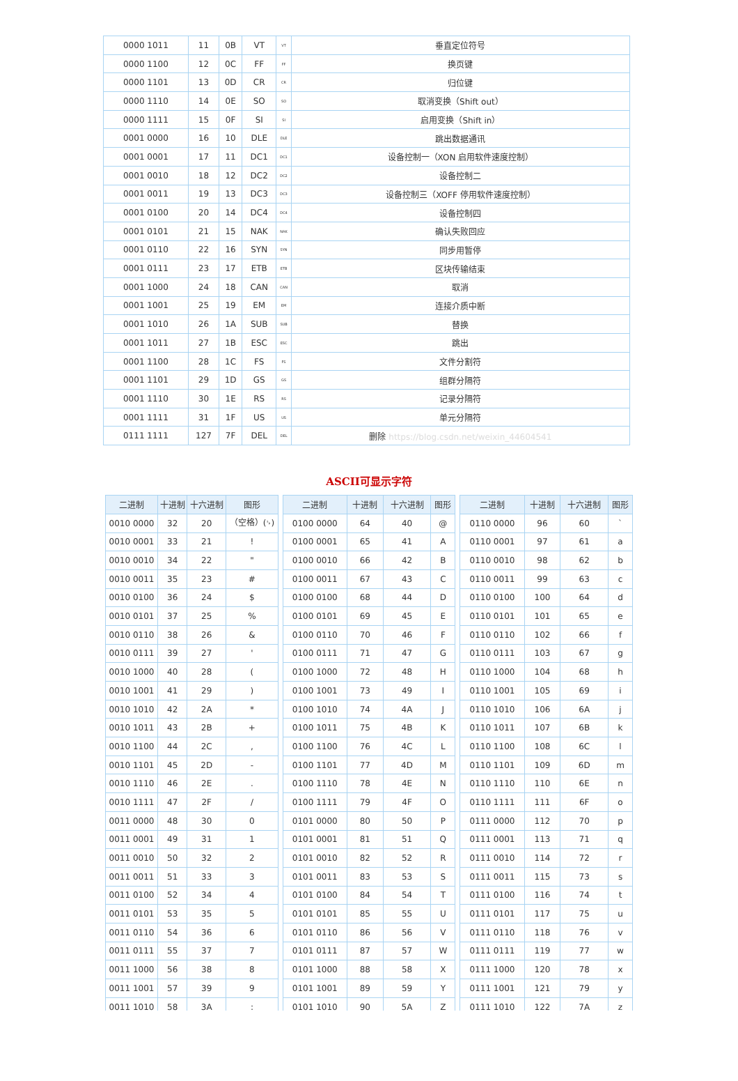| 0000 1011 | 11 | 0B | VT | VT | 垂直定位符号 |
| 0000 1100 | 12 | 0C | FF | FF | 换页键 |
| 0000 1101 | 13 | 0D | CR | CR | 归位键 |
| 0000 1110 | 14 | 0E | SO | SO | 取消变换（Shift out） |
| 0000 1111 | 15 | 0F | SI | SI | 启用变换（Shift in） |
| 0001 0000 | 16 | 10 | DLE | DLE | 跳出数据通讯 |
| 0001 0001 | 17 | 11 | DC1 | DC1 | 设备控制一（XON 启用软件速度控制） |
| 0001 0010 | 18 | 12 | DC2 | DC2 | 设备控制二 |
| 0001 0011 | 19 | 13 | DC3 | DC3 | 设备控制三（XOFF 停用软件速度控制） |
| 0001 0100 | 20 | 14 | DC4 | DC4 | 设备控制四 |
| 0001 0101 | 21 | 15 | NAK | NAK | 确认失败回应 |
| 0001 0110 | 22 | 16 | SYN | SYN | 同步用暂停 |
| 0001 0111 | 23 | 17 | ETB | ETB | 区块传输结束 |
| 0001 1000 | 24 | 18 | CAN | CAN | 取消 |
| 0001 1001 | 25 | 19 | EM | EM | 连接介质中断 |
| 0001 1010 | 26 | 1A | SUB | SUB | 替换 |
| 0001 1011 | 27 | 1B | ESC | ESC | 跳出 |
| 0001 1100 | 28 | 1C | FS | FS | 文件分割符 |
| 0001 1101 | 29 | 1D | GS | GS | 组群分隔符 |
| 0001 1110 | 30 | 1E | RS | RS | 记录分隔符 |
| 0001 1111 | 31 | 1F | US | US | 单元分隔符 |
| 0111 1111 | 127 | 7F | DEL | DEL | 删除 https://blog.csdn.net/weixin_44604541 |
ASCII可显示字符
| 二进制 | 十进制 | 十六进制 | 图形 |
| --- | --- | --- | --- |
| 0010 0000 | 32 | 20 | （空格）(␠) |
| 0010 0001 | 33 | 21 | ! |
| 0010 0010 | 34 | 22 | " |
| 0010 0011 | 35 | 23 | # |
| 0010 0100 | 36 | 24 | $ |
| 0010 0101 | 37 | 25 | % |
| 0010 0110 | 38 | 26 | & |
| 0010 0111 | 39 | 27 | ' |
| 0010 1000 | 40 | 28 | ( |
| 0010 1001 | 41 | 29 | ) |
| 0010 1010 | 42 | 2A | * |
| 0010 1011 | 43 | 2B | + |
| 0010 1100 | 44 | 2C | , |
| 0010 1101 | 45 | 2D | - |
| 0010 1110 | 46 | 2E | . |
| 0010 1111 | 47 | 2F | / |
| 0011 0000 | 48 | 30 | 0 |
| 0011 0001 | 49 | 31 | 1 |
| 0011 0010 | 50 | 32 | 2 |
| 0011 0011 | 51 | 33 | 3 |
| 0011 0100 | 52 | 34 | 4 |
| 0011 0101 | 53 | 35 | 5 |
| 0011 0110 | 54 | 36 | 6 |
| 0011 0111 | 55 | 37 | 7 |
| 0011 1000 | 56 | 38 | 8 |
| 0011 1001 | 57 | 39 | 9 |
| 0011 1010 | 58 | 3A | : |
| 二进制 | 十进制 | 十六进制 | 图形 |
| --- | --- | --- | --- |
| 0100 0000 | 64 | 40 | @ |
| 0100 0001 | 65 | 41 | A |
| 0100 0010 | 66 | 42 | B |
| 0100 0011 | 67 | 43 | C |
| 0100 0100 | 68 | 44 | D |
| 0100 0101 | 69 | 45 | E |
| 0100 0110 | 70 | 46 | F |
| 0100 0111 | 71 | 47 | G |
| 0100 1000 | 72 | 48 | H |
| 0100 1001 | 73 | 49 | I |
| 0100 1010 | 74 | 4A | J |
| 0100 1011 | 75 | 4B | K |
| 0100 1100 | 76 | 4C | L |
| 0100 1101 | 77 | 4D | M |
| 0100 1110 | 78 | 4E | N |
| 0100 1111 | 79 | 4F | O |
| 0101 0000 | 80 | 50 | P |
| 0101 0001 | 81 | 51 | Q |
| 0101 0010 | 82 | 52 | R |
| 0101 0011 | 83 | 53 | S |
| 0101 0100 | 84 | 54 | T |
| 0101 0101 | 85 | 55 | U |
| 0101 0110 | 86 | 56 | V |
| 0101 0111 | 87 | 57 | W |
| 0101 1000 | 88 | 58 | X |
| 0101 1001 | 89 | 59 | Y |
| 0101 1010 | 90 | 5A | Z |
| 二进制 | 十进制 | 十六进制 | 图形 |
| --- | --- | --- | --- |
| 0110 0000 | 96 | 60 | ` |
| 0110 0001 | 97 | 61 | a |
| 0110 0010 | 98 | 62 | b |
| 0110 0011 | 99 | 63 | c |
| 0110 0100 | 100 | 64 | d |
| 0110 0101 | 101 | 65 | e |
| 0110 0110 | 102 | 66 | f |
| 0110 0111 | 103 | 67 | g |
| 0110 1000 | 104 | 68 | h |
| 0110 1001 | 105 | 69 | i |
| 0110 1010 | 106 | 6A | j |
| 0110 1011 | 107 | 6B | k |
| 0110 1100 | 108 | 6C | l |
| 0110 1101 | 109 | 6D | m |
| 0110 1110 | 110 | 6E | n |
| 0110 1111 | 111 | 6F | o |
| 0111 0000 | 112 | 70 | p |
| 0111 0001 | 113 | 71 | q |
| 0111 0010 | 114 | 72 | r |
| 0111 0011 | 115 | 73 | s |
| 0111 0100 | 116 | 74 | t |
| 0111 0101 | 117 | 75 | u |
| 0111 0110 | 118 | 76 | v |
| 0111 0111 | 119 | 77 | w |
| 0111 1000 | 120 | 78 | x |
| 0111 1001 | 121 | 79 | y |
| 0111 1010 | 122 | 7A | z |